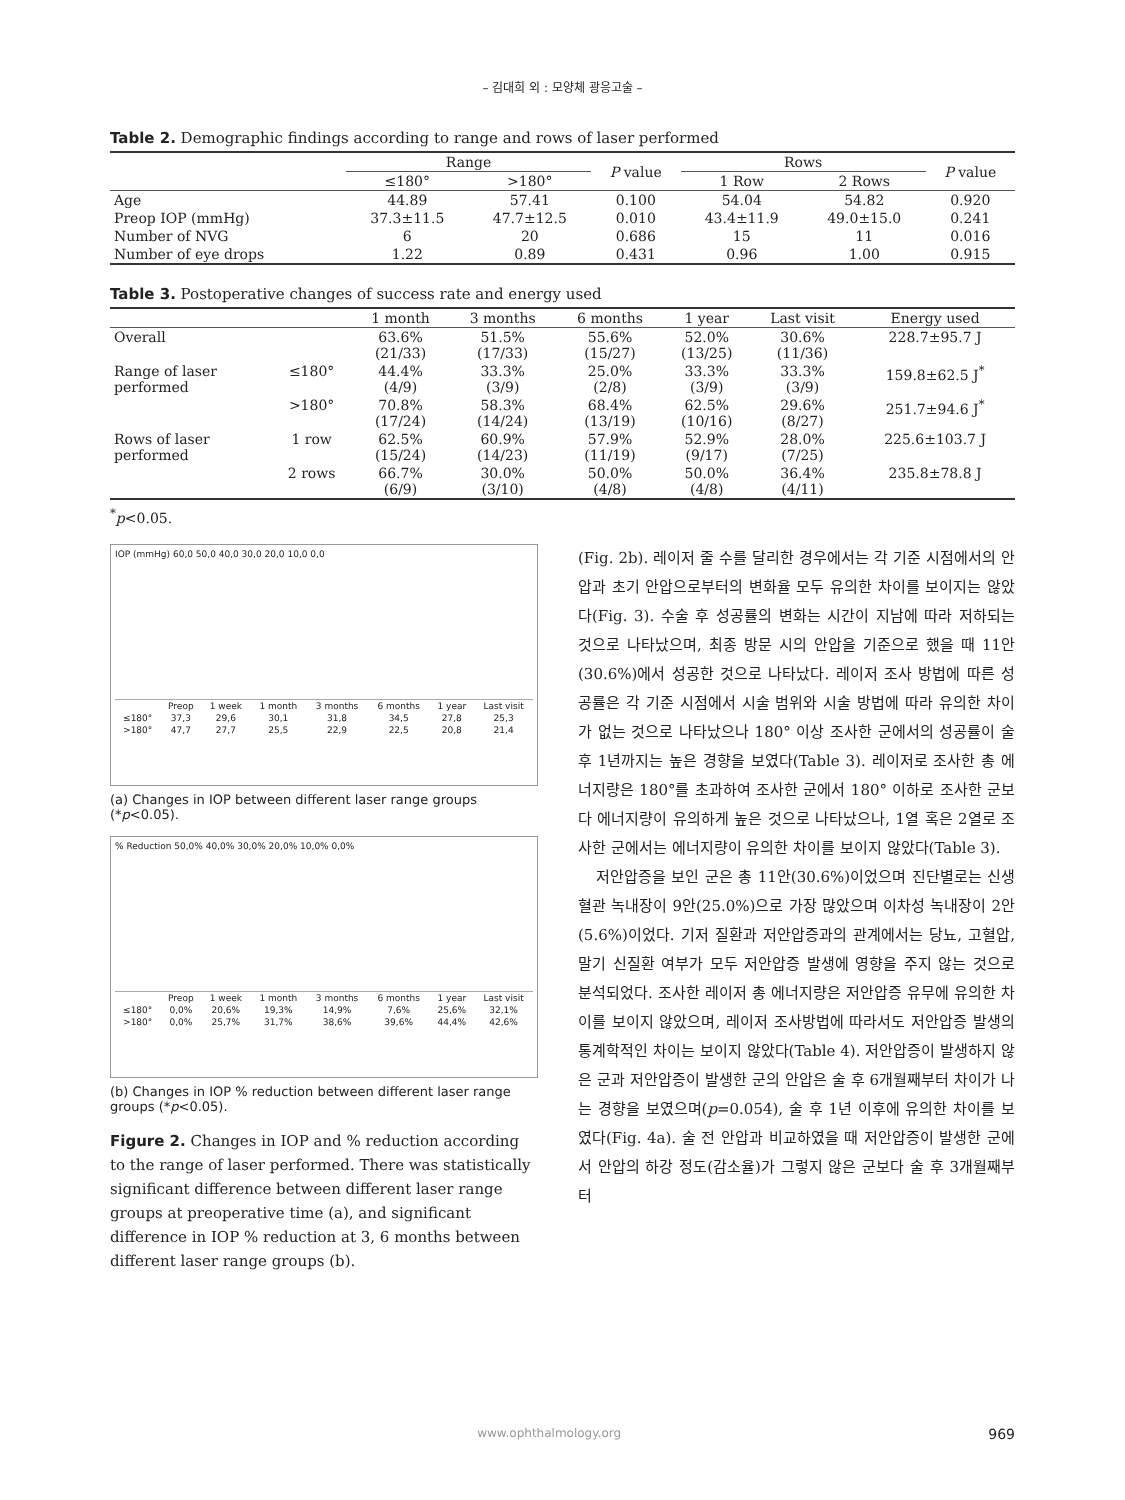– 김대희 외 : 모양체 광응고술 –
Table 2. Demographic findings according to range and rows of laser performed
| | Range | | P value | Rows | | P value |
| --- | --- | --- | --- | --- | --- | --- |
| | ≤180° | >180° | | 1 Row | 2 Rows | |
| Age | 44.89 | 57.41 | 0.100 | 54.04 | 54.82 | 0.920 |
| Preop IOP (mmHg) | 37.3±11.5 | 47.7±12.5 | 0.010 | 43.4±11.9 | 49.0±15.0 | 0.241 |
| Number of NVG | 6 | 20 | 0.686 | 15 | 11 | 0.016 |
| Number of eye drops | 1.22 | 0.89 | 0.431 | 0.96 | 1.00 | 0.915 |
Table 3. Postoperative changes of success rate and energy used
| | | 1 month | 3 months | 6 months | 1 year | Last visit | Energy used |
| --- | --- | --- | --- | --- | --- | --- | --- |
| Overall | | 63.6% (21/33) | 51.5% (17/33) | 55.6% (15/27) | 52.0% (13/25) | 30.6% (11/36) | 228.7±95.7 J |
| Range of laser performed | ≤180° | 44.4% (4/9) | 33.3% (3/9) | 25.0% (2/8) | 33.3% (3/9) | 33.3% (3/9) | 159.8±62.5 J<sup>*</sup> |
| | >180° | 70.8% (17/24) | 58.3% (14/24) | 68.4% (13/19) | 62.5% (10/16) | 29.6% (8/27) | 251.7±94.6 J<sup>*</sup> |
| Rows of laser performed | 1 row | 62.5% (15/24) | 60.9% (14/23) | 57.9% (11/19) | 52.9% (9/17) | 28.0% (7/25) | 225.6±103.7 J |
| | 2 rows | 66.7% (6/9) | 30.0% (3/10) | 50.0% (4/8) | 50.0% (4/8) | 36.4% (4/11) | 235.8±78.8 J |
<sup>*</sup> p<0.05.
IOP (mmHg) 60,0 50,0 40,0 30,0 20,0 10,0 0,0
| | Preop | 1 week | 1 month | 3 months | 6 months | 1 year | Last visit |
| ≤180° | 37,3 | 29,6 | 30,1 | 31,8 | 34,5 | 27,8 | 25,3 |
| >180° | 47,7 | 27,7 | 25,5 | 22,9 | 22,5 | 20,8 | 21,4 |
(a) Changes in IOP between different laser range groups (*p<0.05).
% Reduction 50,0% 40,0% 30,0% 20,0% 10,0% 0,0%
| | Preop | 1 week | 1 month | 3 months | 6 months | 1 year | Last visit |
| ≤180° | 0,0% | 20,6% | 19,3% | 14,9% | 7,6% | 25,6% | 32,1% |
| >180° | 0,0% | 25,7% | 31,7% | 38,6% | 39,6% | 44,4% | 42,6% |
(b) Changes in IOP % reduction between different laser range groups (*p<0.05).
Figure 2. Changes in IOP and % reduction according to the range of laser performed. There was statistically significant difference between different laser range groups at preoperative time (a), and significant difference in IOP % reduction at 3, 6 months between different laser range groups (b).
(Fig. 2b). 레이저 줄 수를 달리한 경우에서는 각 기준 시점에서의 안압과 초기 안압으로부터의 변화율 모두 유의한 차이를 보이지는 않았다(Fig. 3). 수술 후 성공률의 변화는 시간이 지남에 따라 저하되는 것으로 나타났으며, 최종 방문 시의 안압을 기준으로 했을 때 11안(30.6%)에서 성공한 것으로 나타났다. 레이저 조사 방법에 따른 성공률은 각 기준 시점에서 시술 범위와 시술 방법에 따라 유의한 차이가 없는 것으로 나타났으나 180° 이상 조사한 군에서의 성공률이 술 후 1년까지는 높은 경향을 보였다(Table 3). 레이저로 조사한 총 에너지량은 180°를 초과하여 조사한 군에서 180° 이하로 조사한 군보다 에너지량이 유의하게 높은 것으로 나타났으나, 1열 혹은 2열로 조사한 군에서는 에너지량이 유의한 차이를 보이지 않았다(Table 3).
저안압증을 보인 군은 총 11안(30.6%)이었으며 진단별로는 신생혈관 녹내장이 9안(25.0%)으로 가장 많았으며 이차성 녹내장이 2안(5.6%)이었다. 기저 질환과 저안압증과의 관계에서는 당뇨, 고혈압, 말기 신질환 여부가 모두 저안압증 발생에 영향을 주지 않는 것으로 분석되었다. 조사한 레이저 총 에너지량은 저안압증 유무에 유의한 차이를 보이지 않았으며, 레이저 조사방법에 따라서도 저안압증 발생의 통계학적인 차이는 보이지 않았다(Table 4). 저안압증이 발생하지 않은 군과 저안압증이 발생한 군의 안압은 술 후 6개월째부터 차이가 나는 경향을 보였으며(p=0.054), 술 후 1년 이후에 유의한 차이를 보였다(Fig. 4a). 술 전 안압과 비교하였을 때 저안압증이 발생한 군에서 안압의 하강 정도(감소율)가 그렇지 않은 군보다 술 후 3개월째부터
www.ophthalmology.org 969